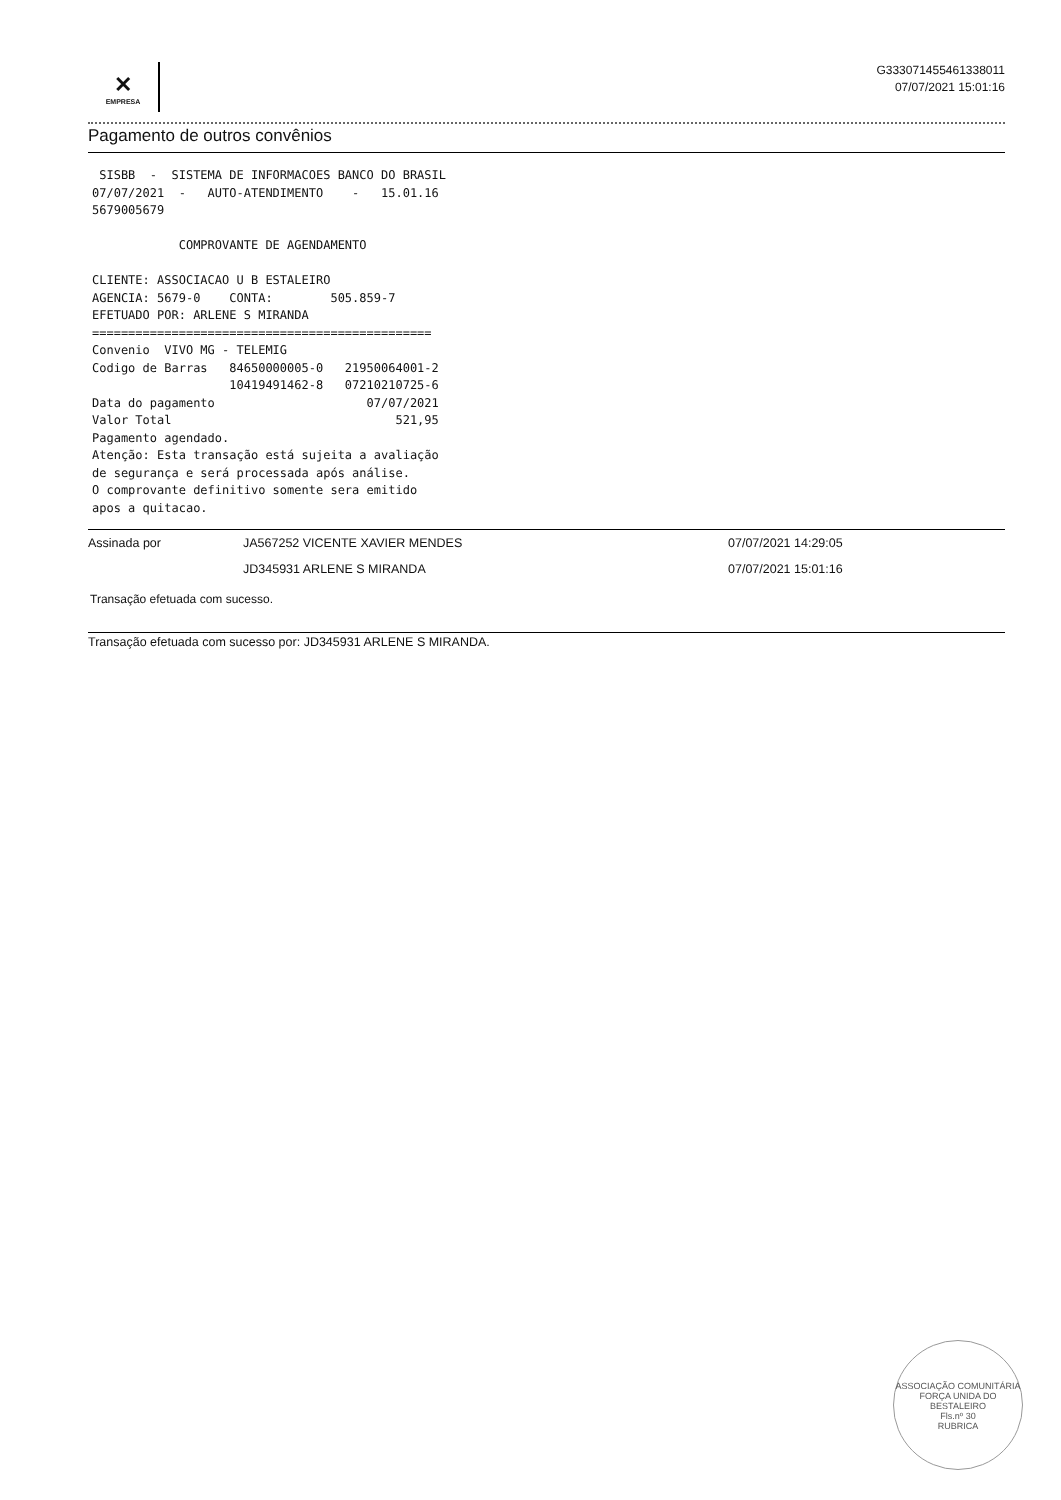✕
EMPRESA
G333071455461338011
07/07/2021 15:01:16
Pagamento de outros convênios
 SISBB  -  SISTEMA DE INFORMACOES BANCO DO BRASIL
07/07/2021  -   AUTO-ATENDIMENTO    -   15.01.16
5679005679

            COMPROVANTE DE AGENDAMENTO

CLIENTE: ASSOCIACAO U B ESTALEIRO
AGENCIA: 5679-0    CONTA:        505.859-7
EFETUADO POR: ARLENE S MIRANDA
===============================================
Convenio  VIVO MG - TELEMIG
Codigo de Barras   84650000005-0   21950064001-2
                   10419491462-8   07210210725-6
Data do pagamento                     07/07/2021
Valor Total                               521,95
Pagamento agendado.
Atenção: Esta transação está sujeita a avaliação
de segurança e será processada após análise.
O comprovante definitivo somente sera emitido
apos a quitacao.
Assinada por JA567252 VICENTE XAVIER MENDES 07/07/2021 14:29:05
JD345931 ARLENE S MIRANDA 07/07/2021 15:01:16
Transação efetuada com sucesso.
Transação efetuada com sucesso por: JD345931 ARLENE S MIRANDA.
ASSOCIAÇÃO COMUNITÁRIA FORÇA UNIDA DO BESTALEIRO
Fls.nº 30
RUBRICA